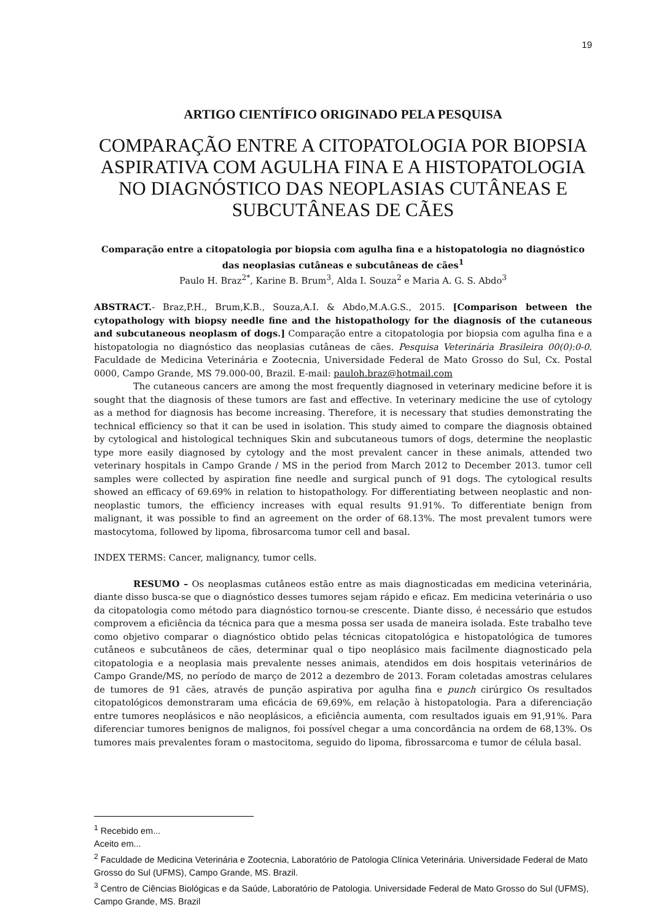19
ARTIGO CIENTÍFICO ORIGINADO PELA PESQUISA
COMPARAÇÃO ENTRE A CITOPATOLOGIA POR BIOPSIA ASPIRATIVA COM AGULHA FINA E A HISTOPATOLOGIA NO DIAGNÓSTICO DAS NEOPLASIAS CUTÂNEAS E SUBCUTÂNEAS DE CÃES
Comparação entre a citopatologia por biopsia com agulha fina e a histopatologia no diagnóstico das neoplasias cutâneas e subcutâneas de cães<sup>1</sup>
Paulo H. Braz<sup>2*</sup>, Karine B. Brum<sup>3</sup>, Alda I. Souza<sup>2</sup> e Maria A. G. S. Abdo<sup>3</sup>
ABSTRACT.- Braz,P.H., Brum,K.B., Souza,A.I. & Abdo,M.A.G.S., 2015. [Comparison between the cytopathology with biopsy needle fine and the histopathology for the diagnosis of the cutaneous and subcutaneous neoplasm of dogs.] Comparação entre a citopatologia por biopsia com agulha fina e a histopatologia no diagnóstico das neoplasias cutâneas de cães. Pesquisa Veterinária Brasileira 00(0):0-0. Faculdade de Medicina Veterinária e Zootecnia, Universidade Federal de Mato Grosso do Sul, Cx. Postal 0000, Campo Grande, MS 79.000-00, Brazil. E-mail: pauloh.braz@hotmail.com
The cutaneous cancers are among the most frequently diagnosed in veterinary medicine before it is sought that the diagnosis of these tumors are fast and effective. In veterinary medicine the use of cytology as a method for diagnosis has become increasing. Therefore, it is necessary that studies demonstrating the technical efficiency so that it can be used in isolation. This study aimed to compare the diagnosis obtained by cytological and histological techniques Skin and subcutaneous tumors of dogs, determine the neoplastic type more easily diagnosed by cytology and the most prevalent cancer in these animals, attended two veterinary hospitals in Campo Grande / MS in the period from March 2012 to December 2013. tumor cell samples were collected by aspiration fine needle and surgical punch of 91 dogs. The cytological results showed an efficacy of 69.69% in relation to histopathology. For differentiating between neoplastic and non-neoplastic tumors, the efficiency increases with equal results 91.91%. To differentiate benign from malignant, it was possible to find an agreement on the order of 68.13%. The most prevalent tumors were mastocytoma, followed by lipoma, fibrosarcoma tumor cell and basal.
INDEX TERMS: Cancer, malignancy, tumor cells.
RESUMO – Os neoplasmas cutâneos estão entre as mais diagnosticadas em medicina veterinária, diante disso busca-se que o diagnóstico desses tumores sejam rápido e eficaz. Em medicina veterinária o uso da citopatologia como método para diagnóstico tornou-se crescente. Diante disso, é necessário que estudos comprovem a eficiência da técnica para que a mesma possa ser usada de maneira isolada. Este trabalho teve como objetivo comparar o diagnóstico obtido pelas técnicas citopatológica e histopatológica de tumores cutâneos e subcutâneos de cães, determinar qual o tipo neoplásico mais facilmente diagnosticado pela citopatologia e a neoplasia mais prevalente nesses animais, atendidos em dois hospitais veterinários de Campo Grande/MS, no período de março de 2012 a dezembro de 2013. Foram coletadas amostras celulares de tumores de 91 cães, através de punção aspirativa por agulha fina e punch cirúrgico Os resultados citopatológicos demonstraram uma eficácia de 69,69%, em relação à histopatologia. Para a diferenciação entre tumores neoplásicos e não neoplásicos, a eficiência aumenta, com resultados iguais em 91,91%. Para diferenciar tumores benignos de malignos, foi possível chegar a uma concordância na ordem de 68,13%. Os tumores mais prevalentes foram o mastocitoma, seguido do lipoma, fibrossarcoma e tumor de célula basal.
<sup>1</sup> Recebido em...
Aceito em...
<sup>2</sup> Faculdade de Medicina Veterinária e Zootecnia, Laboratório de Patologia Clínica Veterinária. Universidade Federal de Mato Grosso do Sul (UFMS), Campo Grande, MS. Brazil.
<sup>3</sup> Centro de Ciências Biológicas e da Saúde, Laboratório de Patologia. Universidade Federal de Mato Grosso do Sul (UFMS), Campo Grande, MS. Brazil